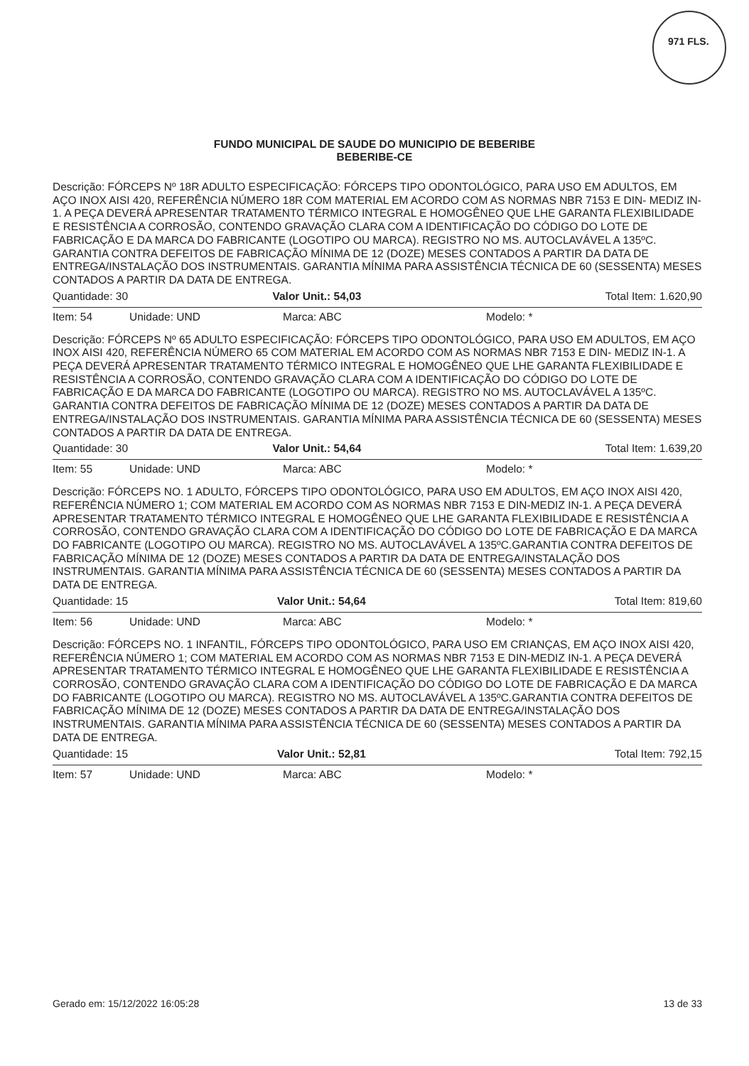971 FLS.
FUNDO MUNICIPAL DE SAUDE DO MUNICIPIO DE BEBERIBE
BEBERIBE-CE
Descrição: FÓRCEPS Nº 18R ADULTO ESPECIFICAÇÃO: FÓRCEPS TIPO ODONTOLÓGICO, PARA USO EM ADULTOS, EM AÇO INOX AISI 420, REFERÊNCIA NÚMERO 18R COM MATERIAL EM ACORDO COM AS NORMAS NBR 7153 E DIN- MEDIZ IN-1. A PEÇA DEVERÁ APRESENTAR TRATAMENTO TÉRMICO INTEGRAL E HOMOGÊNEO QUE LHE GARANTA FLEXIBILIDADE E RESISTÊNCIA A CORROSÃO, CONTENDO GRAVAÇÃO CLARA COM A IDENTIFICAÇÃO DO CÓDIGO DO LOTE DE FABRICAÇÃO E DA MARCA DO FABRICANTE (LOGOTIPO OU MARCA). REGISTRO NO MS. AUTOCLAVÁVEL A 135ºC. GARANTIA CONTRA DEFEITOS DE FABRICAÇÃO MÍNIMA DE 12 (DOZE) MESES CONTADOS A PARTIR DA DATA DE ENTREGA/INSTALAÇÃO DOS INSTRUMENTAIS. GARANTIA MÍNIMA PARA ASSISTÊNCIA TÉCNICA DE 60 (SESSENTA) MESES CONTADOS A PARTIR DA DATA DE ENTREGA.
Quantidade: 30 Valor Unit.: 54,03 Total Item: 1.620,90
Item: 54 Unidade: UND Marca: ABC Modelo: *
Descrição: FÓRCEPS Nº 65 ADULTO ESPECIFICAÇÃO: FÓRCEPS TIPO ODONTOLÓGICO, PARA USO EM ADULTOS, EM AÇO INOX AISI 420, REFERÊNCIA NÚMERO 65 COM MATERIAL EM ACORDO COM AS NORMAS NBR 7153 E DIN- MEDIZ IN-1. A PEÇA DEVERÁ APRESENTAR TRATAMENTO TÉRMICO INTEGRAL E HOMOGÊNEO QUE LHE GARANTA FLEXIBILIDADE E RESISTÊNCIA A CORROSÃO, CONTENDO GRAVAÇÃO CLARA COM A IDENTIFICAÇÃO DO CÓDIGO DO LOTE DE FABRICAÇÃO E DA MARCA DO FABRICANTE (LOGOTIPO OU MARCA). REGISTRO NO MS. AUTOCLAVÁVEL A 135ºC. GARANTIA CONTRA DEFEITOS DE FABRICAÇÃO MÍNIMA DE 12 (DOZE) MESES CONTADOS A PARTIR DA DATA DE ENTREGA/INSTALAÇÃO DOS INSTRUMENTAIS. GARANTIA MÍNIMA PARA ASSISTÊNCIA TÉCNICA DE 60 (SESSENTA) MESES CONTADOS A PARTIR DA DATA DE ENTREGA.
Quantidade: 30 Valor Unit.: 54,64 Total Item: 1.639,20
Item: 55 Unidade: UND Marca: ABC Modelo: *
Descrição: FÓRCEPS NO. 1 ADULTO, FÓRCEPS TIPO ODONTOLÓGICO, PARA USO EM ADULTOS, EM AÇO INOX AISI 420, REFERÊNCIA NÚMERO 1; COM MATERIAL EM ACORDO COM AS NORMAS NBR 7153 E DIN-MEDIZ IN-1. A PEÇA DEVERÁ APRESENTAR TRATAMENTO TÉRMICO INTEGRAL E HOMOGÊNEO QUE LHE GARANTA FLEXIBILIDADE E RESISTÊNCIA A CORROSÃO, CONTENDO GRAVAÇÃO CLARA COM A IDENTIFICAÇÃO DO CÓDIGO DO LOTE DE FABRICAÇÃO E DA MARCA DO FABRICANTE (LOGOTIPO OU MARCA). REGISTRO NO MS. AUTOCLAVÁVEL A 135ºC.GARANTIA CONTRA DEFEITOS DE FABRICAÇÃO MÍNIMA DE 12 (DOZE) MESES CONTADOS A PARTIR DA DATA DE ENTREGA/INSTALAÇÃO DOS INSTRUMENTAIS. GARANTIA MÍNIMA PARA ASSISTÊNCIA TÉCNICA DE 60 (SESSENTA) MESES CONTADOS A PARTIR DA DATA DE ENTREGA.
Quantidade: 15 Valor Unit.: 54,64 Total Item: 819,60
Item: 56 Unidade: UND Marca: ABC Modelo: *
Descrição: FÓRCEPS NO. 1 INFANTIL, FÓRCEPS TIPO ODONTOLÓGICO, PARA USO EM CRIANÇAS, EM AÇO INOX AISI 420, REFERÊNCIA NÚMERO 1; COM MATERIAL EM ACORDO COM AS NORMAS NBR 7153 E DIN-MEDIZ IN-1. A PEÇA DEVERÁ APRESENTAR TRATAMENTO TÉRMICO INTEGRAL E HOMOGÊNEO QUE LHE GARANTA FLEXIBILIDADE E RESISTÊNCIA A CORROSÃO, CONTENDO GRAVAÇÃO CLARA COM A IDENTIFICAÇÃO DO CÓDIGO DO LOTE DE FABRICAÇÃO E DA MARCA DO FABRICANTE (LOGOTIPO OU MARCA). REGISTRO NO MS. AUTOCLAVÁVEL A 135ºC.GARANTIA CONTRA DEFEITOS DE FABRICAÇÃO MÍNIMA DE 12 (DOZE) MESES CONTADOS A PARTIR DA DATA DE ENTREGA/INSTALAÇÃO DOS INSTRUMENTAIS. GARANTIA MÍNIMA PARA ASSISTÊNCIA TÉCNICA DE 60 (SESSENTA) MESES CONTADOS A PARTIR DA DATA DE ENTREGA.
Quantidade: 15 Valor Unit.: 52,81 Total Item: 792,15
Item: 57 Unidade: UND Marca: ABC Modelo: *
Gerado em: 15/12/2022 16:05:28 13 de 33